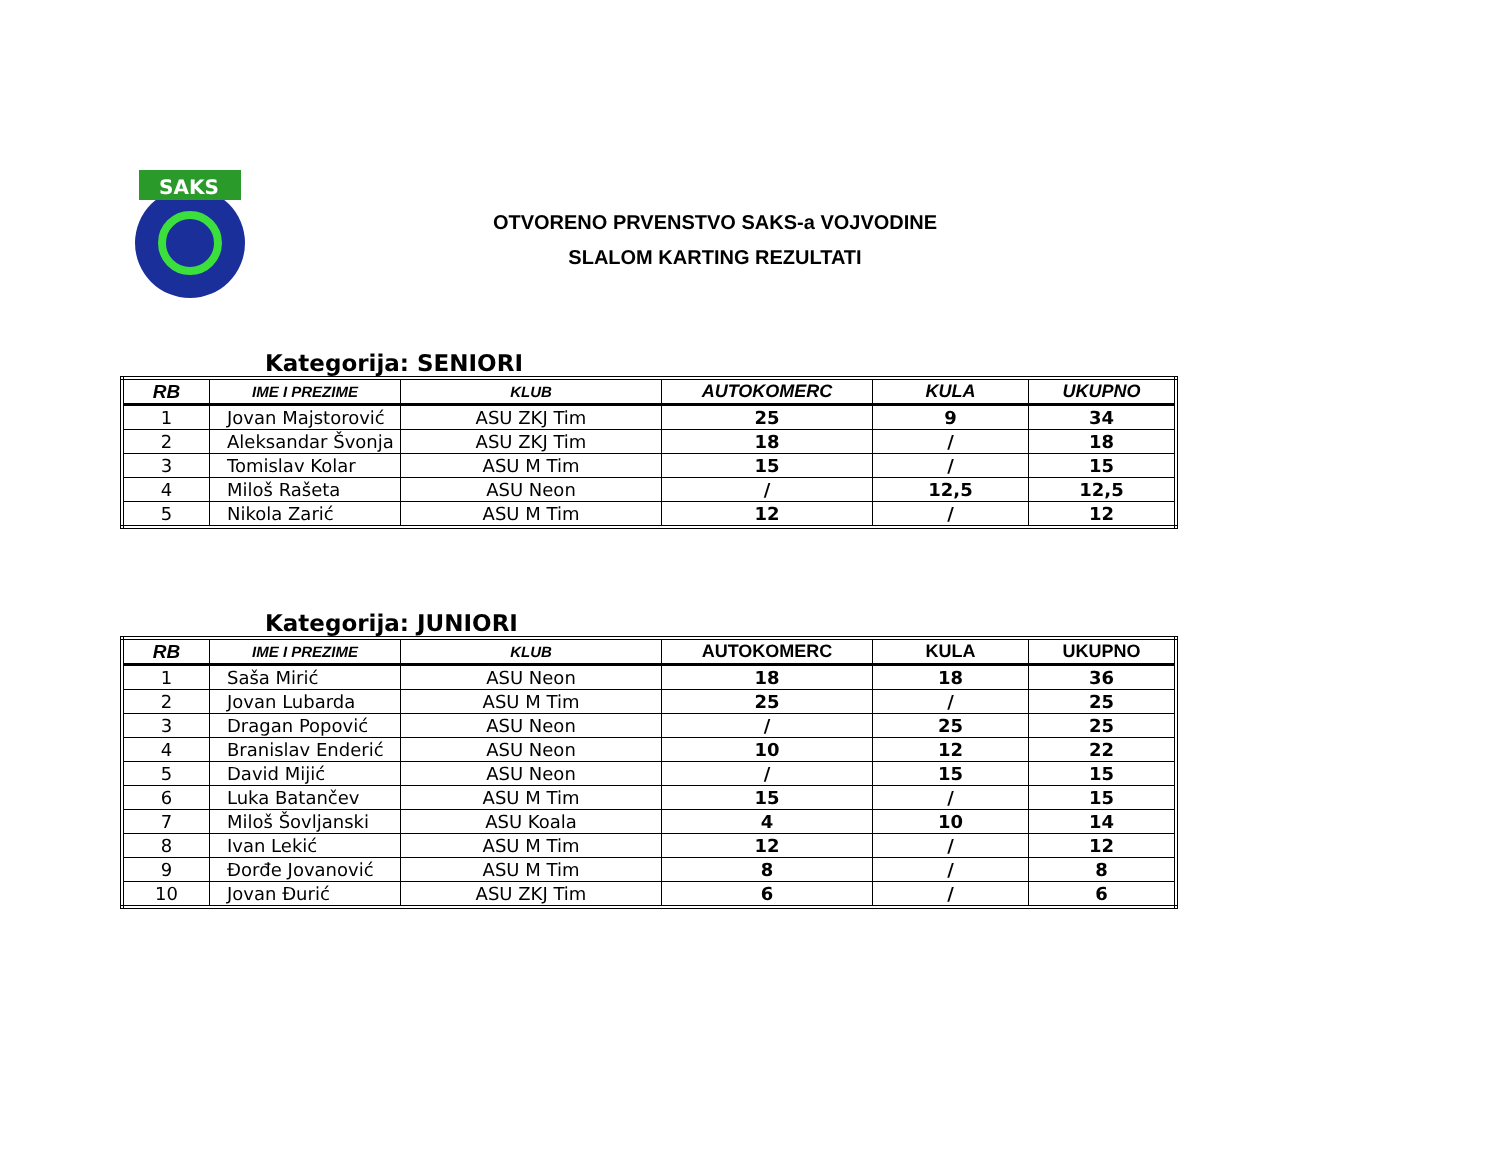SAKS
OTVORENO PRVENSTVO SAKS-a VOJVODINE
SLALOM KARTING REZULTATI
Kategorija: SENIORI
| RB | IME I PREZIME | KLUB | AUTOKOMERC | KULA | UKUPNO |
| --- | --- | --- | --- | --- | --- |
| 1 | Jovan Majstorović | ASU ZKJ Tim | 25 | 9 | 34 |
| 2 | Aleksandar Švonja | ASU ZKJ Tim | 18 | / | 18 |
| 3 | Tomislav Kolar | ASU M Tim | 15 | / | 15 |
| 4 | Miloš Rašeta | ASU Neon | / | 12,5 | 12,5 |
| 5 | Nikola Zarić | ASU M Tim | 12 | / | 12 |
Kategorija: JUNIORI
| RB | IME I PREZIME | KLUB | AUTOKOMERC | KULA | UKUPNO |
| --- | --- | --- | --- | --- | --- |
| 1 | Saša Mirić | ASU Neon | 18 | 18 | 36 |
| 2 | Jovan Lubarda | ASU M Tim | 25 | / | 25 |
| 3 | Dragan Popović | ASU Neon | / | 25 | 25 |
| 4 | Branislav Enderić | ASU Neon | 10 | 12 | 22 |
| 5 | David Mijić | ASU Neon | / | 15 | 15 |
| 6 | Luka Batančev | ASU M Tim | 15 | / | 15 |
| 7 | Miloš Šovljanski | ASU Koala | 4 | 10 | 14 |
| 8 | Ivan Lekić | ASU M Tim | 12 | / | 12 |
| 9 | Đorđe Jovanović | ASU M Tim | 8 | / | 8 |
| 10 | Jovan Đurić | ASU ZKJ Tim | 6 | / | 6 |